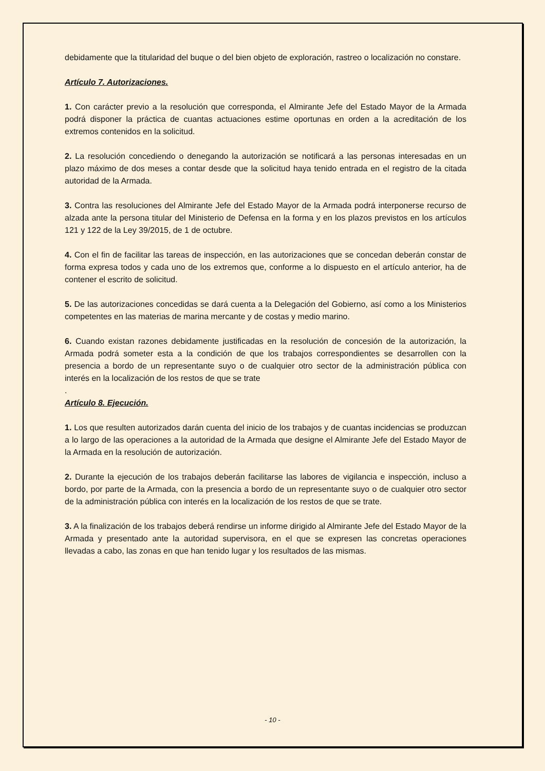debidamente que la titularidad del buque o del bien objeto de exploración, rastreo o localización no constare.
Artículo 7. Autorizaciones.
1. Con carácter previo a la resolución que corresponda, el Almirante Jefe del Estado Mayor de la Armada podrá disponer la práctica de cuantas actuaciones estime oportunas en orden a la acreditación de los extremos contenidos en la solicitud.
2. La resolución concediendo o denegando la autorización se notificará a las personas interesadas en un plazo máximo de dos meses a contar desde que la solicitud haya tenido entrada en el registro de la citada autoridad de la Armada.
3. Contra las resoluciones del Almirante Jefe del Estado Mayor de la Armada podrá interponerse recurso de alzada ante la persona titular del Ministerio de Defensa en la forma y en los plazos previstos en los artículos 121 y 122 de la Ley 39/2015, de 1 de octubre.
4. Con el fin de facilitar las tareas de inspección, en las autorizaciones que se concedan deberán constar de forma expresa todos y cada uno de los extremos que, conforme a lo dispuesto en el artículo anterior, ha de contener el escrito de solicitud.
5. De las autorizaciones concedidas se dará cuenta a la Delegación del Gobierno, así como a los Ministerios competentes en las materias de marina mercante y de costas y medio marino.
6. Cuando existan razones debidamente justificadas en la resolución de concesión de la autorización, la Armada podrá someter esta a la condición de que los trabajos correspondientes se desarrollen con la presencia a bordo de un representante suyo o de cualquier otro sector de la administración pública con interés en la localización de los restos de que se trate
.
Artículo 8. Ejecución.
1. Los que resulten autorizados darán cuenta del inicio de los trabajos y de cuantas incidencias se produzcan a lo largo de las operaciones a la autoridad de la Armada que designe el Almirante Jefe del Estado Mayor de la Armada en la resolución de autorización.
2. Durante la ejecución de los trabajos deberán facilitarse las labores de vigilancia e inspección, incluso a bordo, por parte de la Armada, con la presencia a bordo de un representante suyo o de cualquier otro sector de la administración pública con interés en la localización de los restos de que se trate.
3. A la finalización de los trabajos deberá rendirse un informe dirigido al Almirante Jefe del Estado Mayor de la Armada y presentado ante la autoridad supervisora, en el que se expresen las concretas operaciones llevadas a cabo, las zonas en que han tenido lugar y los resultados de las mismas.
- 10 -